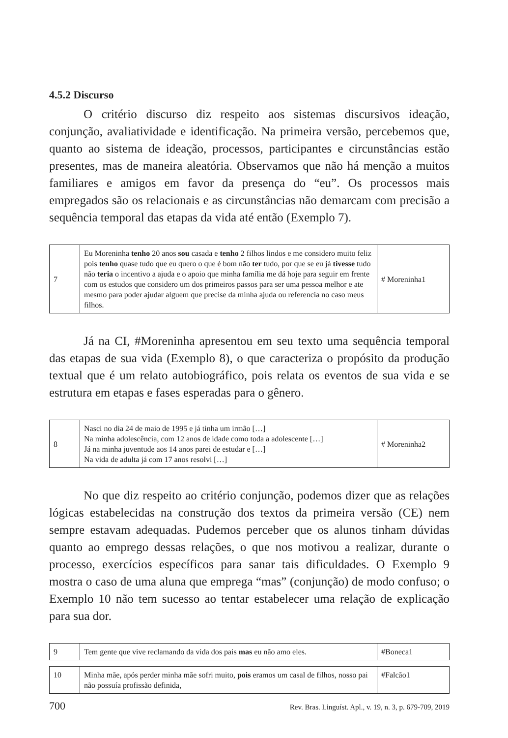4.5.2 Discurso
O critério discurso diz respeito aos sistemas discursivos ideação, conjunção, avaliatividade e identificação. Na primeira versão, percebemos que, quanto ao sistema de ideação, processos, participantes e circunstâncias estão presentes, mas de maneira aleatória. Observamos que não há menção a muitos familiares e amigos em favor da presença do “eu”. Os processos mais empregados são os relacionais e as circunstâncias não demarcam com precisão a sequência temporal das etapas da vida até então (Exemplo 7).
| 7 | Eu Moreninha tenho 20 anos sou casada e tenho 2 filhos lindos e me considero muito feliz pois tenho quase tudo que eu quero o que é bom não ter tudo, por que se eu já tivesse tudo não teria o incentivo a ajuda e o apoio que minha família me dá hoje para seguir em frente com os estudos que considero um dos primeiros passos para ser uma pessoa melhor e ate mesmo para poder ajudar alguem que precise da minha ajuda ou referencia no caso meus filhos. | # Moreninha1 |
Já na CI, #Moreninha apresentou em seu texto uma sequência temporal das etapas de sua vida (Exemplo 8), o que caracteriza o propósito da produção textual que é um relato autobiográfico, pois relata os eventos de sua vida e se estrutura em etapas e fases esperadas para o gênero.
| 8 | Nasci no dia 24 de maio de 1995 e já tinha um irmão […] Na minha adolescência, com 12 anos de idade como toda a adolescente […] Já na minha juventude aos 14 anos parei de estudar e […] Na vida de adulta já com 17 anos resolvi […] | # Moreninha2 |
No que diz respeito ao critério conjunção, podemos dizer que as relações lógicas estabelecidas na construção dos textos da primeira versão (CE) nem sempre estavam adequadas. Pudemos perceber que os alunos tinham dúvidas quanto ao emprego dessas relações, o que nos motivou a realizar, durante o processo, exercícios específicos para sanar tais dificuldades. O Exemplo 9 mostra o caso de uma aluna que emprega “mas” (conjunção) de modo confuso; o Exemplo 10 não tem sucesso ao tentar estabelecer uma relação de explicação para sua dor.
| 9 | Tem gente que vive reclamando da vida dos pais mas eu não amo eles. | #Boneca1 |
| 10 | Minha mãe, após perder minha mãe sofri muito, pois eramos um casal de filhos, nosso pai não possuía profissão definida, | #Falcão1 |
700 Rev. Bras. Linguíst. Apl., v. 19, n. 3, p. 679-709, 2019